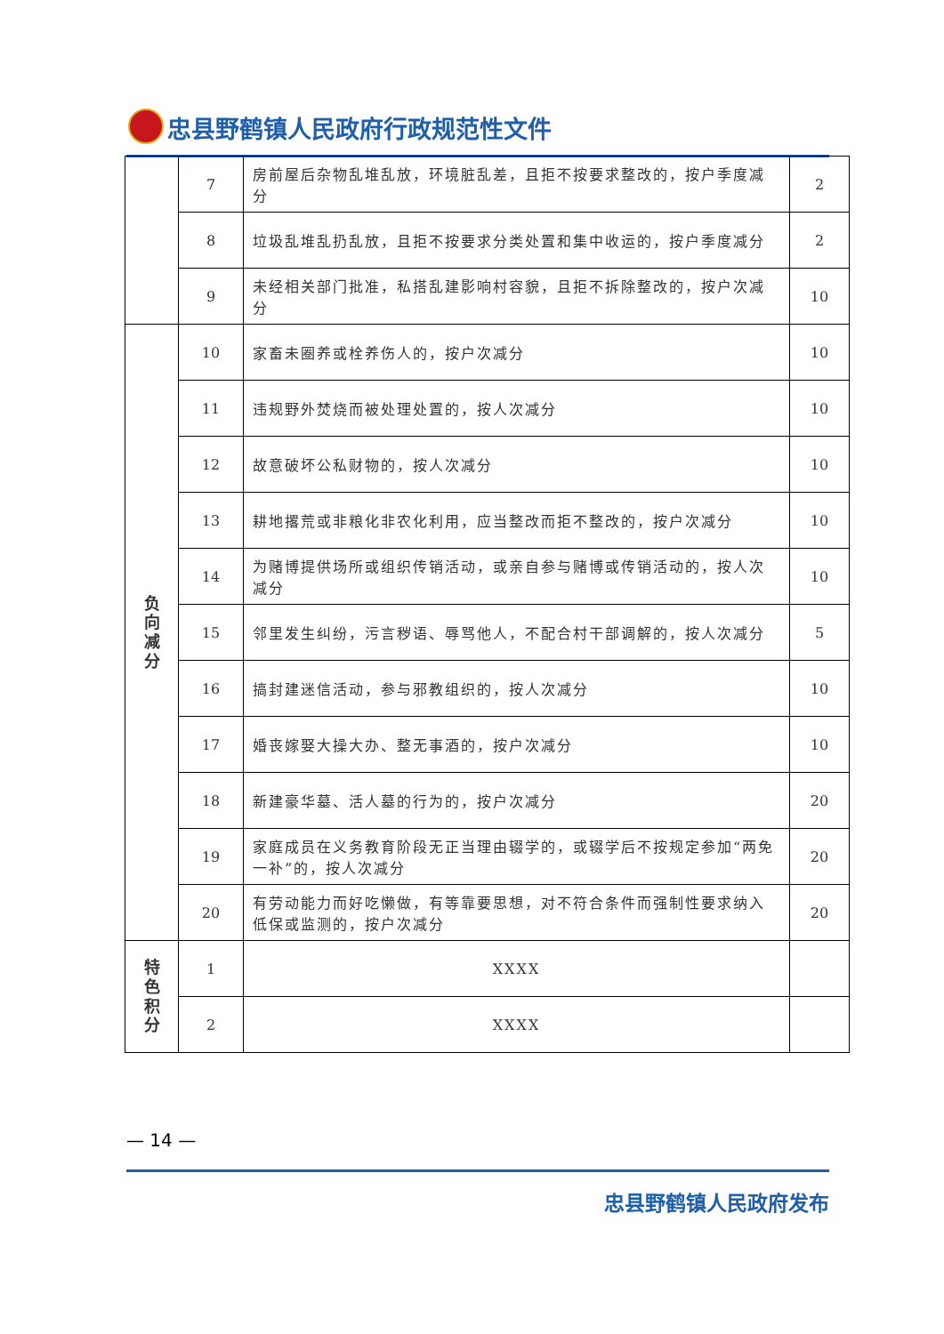忠县野鹤镇人民政府行政规范性文件
| | 7 | 房前屋后杂物乱堆乱放，环境脏乱差，且拒不按要求整改的，按户季度减分 | 2 |
| | 8 | 垃圾乱堆乱扔乱放，且拒不按要求分类处置和集中收运的，按户季度减分 | 2 |
| | 9 | 未经相关部门批准，私搭乱建影响村容貌，且拒不拆除整改的，按户次减分 | 10 |
| 负 向 减 分 | 10 | 家畜未圈养或栓养伤人的，按户次减分 | 10 |
| | 11 | 违规野外焚烧而被处理处置的，按人次减分 | 10 |
| | 12 | 故意破坏公私财物的，按人次减分 | 10 |
| | 13 | 耕地撂荒或非粮化非农化利用，应当整改而拒不整改的，按户次减分 | 10 |
| | 14 | 为赌博提供场所或组织传销活动，或亲自参与赌博或传销活动的，按人次减分 | 10 |
| | 15 | 邻里发生纠纷，污言秽语、辱骂他人，不配合村干部调解的，按人次减分 | 5 |
| | 16 | 搞封建迷信活动，参与邪教组织的，按人次减分 | 10 |
| | 17 | 婚丧嫁娶大操大办、整无事酒的，按户次减分 | 10 |
| | 18 | 新建豪华墓、活人墓的行为的，按户次减分 | 20 |
| | 19 | 家庭成员在义务教育阶段无正当理由辍学的，或辍学后不按规定参加“两免一补”的，按人次减分 | 20 |
| | 20 | 有劳动能力而好吃懒做，有等靠要思想，对不符合条件而强制性要求纳入低保或监测的，按户次减分 | 20 |
| 特 色 积 分 | 1 | XXXX | |
| | 2 | XXXX | |
— 14 —
忠县野鹤镇人民政府发布